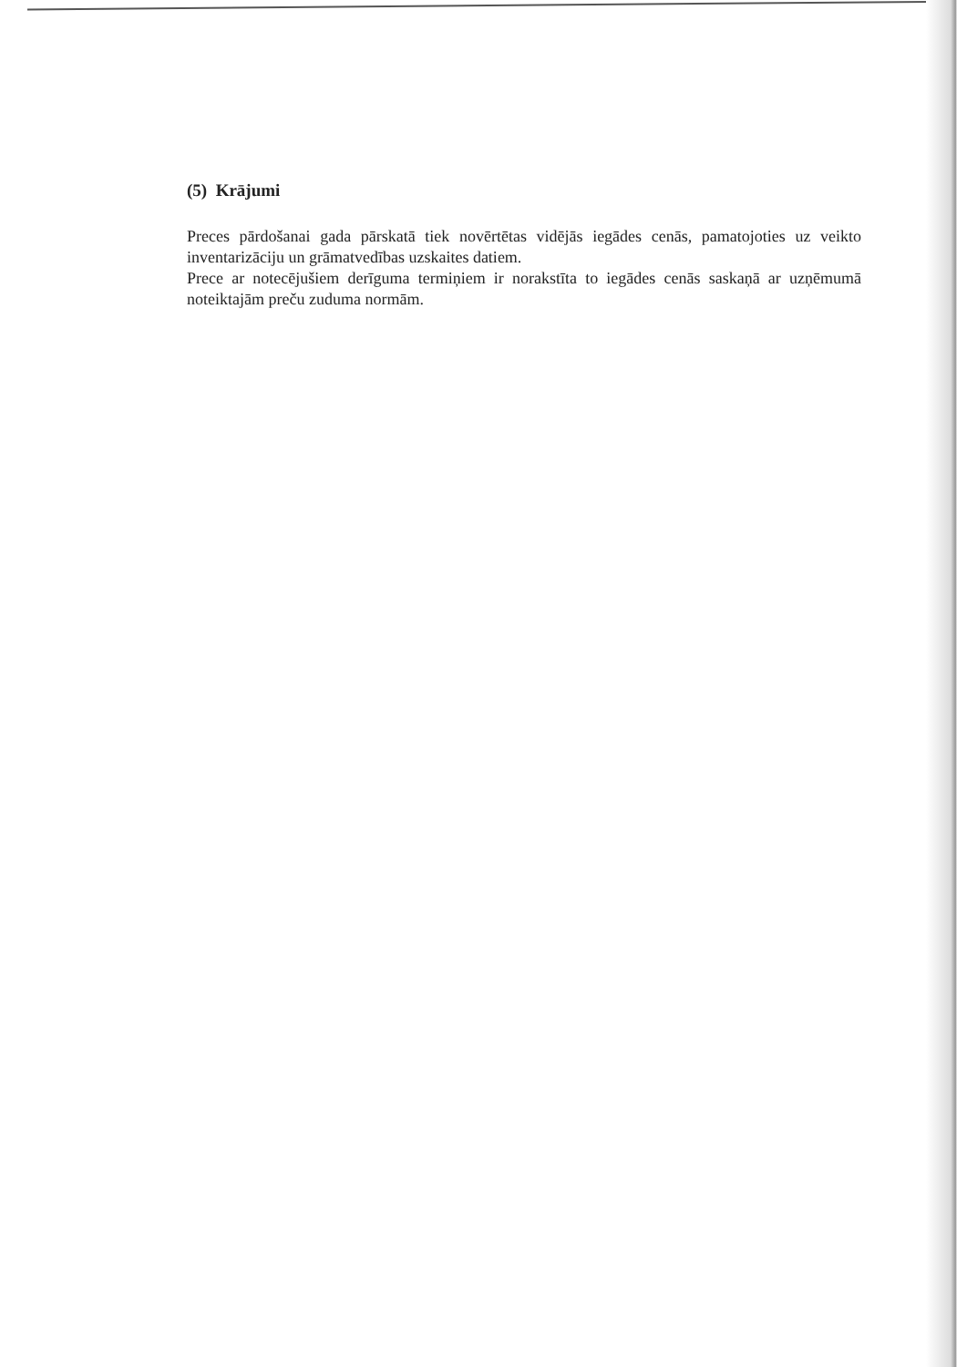(5) Krājumi
Preces pārdošanai gada pārskatā tiek novērtētas vidējās iegādes cenās, pamatojoties uz veikto inventarizāciju un grāmatvedības uzskaites datiem.
Prece ar notecējušiem derīguma termiņiem ir norakstīta to iegādes cenās saskaņā ar uzņēmumā noteiktajām preču zuduma normām.